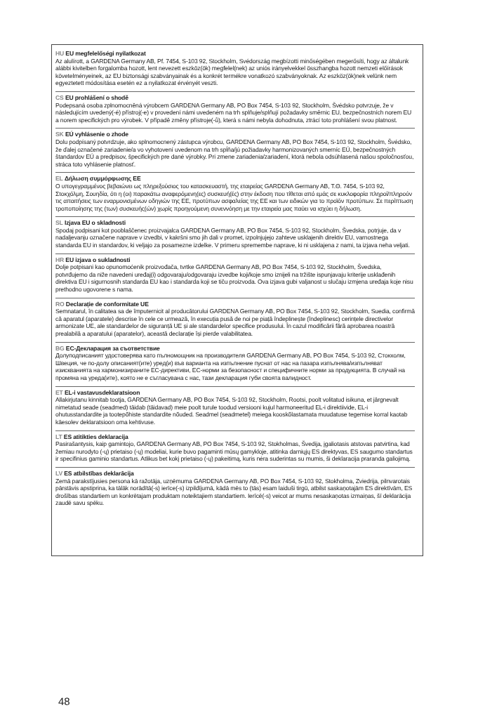HU EU megfelelőségi nyilatkozat
Az alulírott, a GARDENA Germany AB, Pf. 7454, S-103 92, Stockholm, Svédország megbízotti minőségében megerősíti, hogy az általunk alábbi kivitelben forgalomba hozott, lent nevezett eszköz(ök) megfelel(nek) az uniós irányelvekkel összhangba hozott nemzeti előírások követelményeinek, az EU biztonsági szabványainak és a konkrét termékre vonatkozó szabványoknak. Az eszköz(ök)nek velünk nem egyeztetett módosítása esetén ez a nyilatkozat érvényét veszti.
CS EU prohlášení o shodě
Podepsaná osoba zplnomocněná výrobcem GARDENA Germany AB, PO Box 7454, S-103 92, Stockholm, Švédsko potvrzuje, že v následujícím uvedený(-é) přístroj(-e) v provedení námi uvedeném na trh splňuje/splňují požadavky směrnic EU, bezpečnostních norem EU a norem specifických pro výrobek. V případě změny přístroje(-ů), která s námi nebyla dohodnuta, ztrácí toto prohlášení svou platnost.
SK EÚ vyhlásenie o zhode
Dolu podpísaný potvrdzuje, ako splnomocnený zástupca výrobcu, GARDENA Germany AB, PO Box 7454, S-103 92, Stockholm, Švédsko, že ďalej označené zariadenie/a vo vyhotovení uvedenom na trh spĺňa/jú požiadavky harmonizovaných smerníc EÚ, bezpečnostných štandardov EÚ a predpisov, špecifických pre dané výrobky. Pri zmene zariadenia/zariadení, ktorá nebola odsúhlasená našou spoločnosťou, stráca toto vyhlásenie platnosť.
EL Δήλωση συμμόρφωσης ΕΕ
Ο υπογεγραμμένος βεβαιώνει ως πληρεξούσιος του κατασκευαστή, της εταιρείας GARDENA Germany AB, T.Θ. 7454, S-103 92, Στοκχόλμη, Σουηδία, ότι η (οι) παρακάτω αναφερόμενη(ες) συσκευή(ές) στην έκδοση που τίθεται από εμάς σε κυκλοφορία πληροί/πληρούν τις απαιτήσεις των εναρμονισμένων οδηγιών της ΕΕ, προτύπων ασφαλείας της ΕΕ και των ειδικών για το προϊόν προτύπων. Σε περίπτωση τροποποίησης της (των) συσκευής(ών) χωρίς προηγούμενη συνεννόηση με την εταιρεία μας παύει να ισχύει η δήλωση.
SL Izjava EU o skladnosti
Spodaj podpisani kot pooblaščenec proizvajalca GARDENA Germany AB, PO Box 7454, S-103 92, Stockholm, Švedska, potrjuje, da v nadaljevanju označene naprave v izvedbi, v kakršni smo jih dali v promet, izpolnjujejo zahteve usklajenih direktiv EU, varnostnega standarda EU in standardov, ki veljajo za posamezne izdelke. V primeru spremembe naprave, ki ni usklajena z nami, ta izjava neha veljati.
HR EU izjava o sukladnosti
Dolje potpisani kao opunomoćenik proizvođača, tvrtke GARDENA Germany AB, PO Box 7454, S-103 92, Stockholm, Švedska, potvrđujemo da niže navedeni uređaj(i) odgovaraju/odgovaraju izvedbe koji/koje smo iznijeli na tržište ispunjavaju kriterije usklađenih direktiva EU i sigurnosnih standarda EU kao i standarda koji se tiču proizvoda. Ova izjava gubi valjanost u slučaju izmjena uređaja koje nisu prethodno ugovorene s nama.
RO Declarație de conformitate UE
Semnatarul, în calitatea sa de împuternicit al producătorului GARDENA Germany AB, PO Box 7454, S-103 92, Stockholm, Suedia, confirmă că aparatul (aparatele) descrise în cele ce urmează, în execuția pusă de noi pe piață îndeplinește (îndeplinesc) cerințele directivelor armonizate UE, ale standardelor de siguranță UE și ale standardelor specifice produsului. În cazul modificării fără aprobarea noastră prealabilă a aparatului (aparatelor), această declarație își pierde valabilitatea.
BG ЕС-Декларация за съответствие
Долуподписаният удостоверява като пълномощник на производителя GARDENA Germany AB, PO Box 7454, S-103 92, Стокхолм, Швеция, че по-долу описаният(ите) уред(и) във варианта на изпълнение пуснат от нас на пазара изпълнява/изпълняват изискванията на хармонизираните ЕС-директиви, ЕС-норми за безопасност и специфичните норми за продукцията. В случай на промяна на уреда(ите), която не е съгласувана с нас, тази декларация губи своята валидност.
ET EL-i vastavusdeklaratsioon
Allakirjutanu kinnitab tootja, GARDENA Germany AB, PO Box 7454, S-103 92, Stockholm, Rootsi, poolt volitatud isikuna, et järgnevalt nimetatud seade (seadmed) täidab (täidavad) meie poolt turule toodud versiooni kujul harmoneeritud EL-i direktiivide, EL-i ohutusstandardite ja tootepõhiste standardite nõuded. Seadmel (seadmetel) meiega kooskõlastamata muudatuse tegemise korral kaotab käesolev deklaratsioon oma kehtivuse.
LT ES atitikties deklaracija
Pasirašantysis, kaip gamintojo, GARDENA Germany AB, PO Box 7454, S-103 92, Stokholmas, Švedija, įgaliotasis atstovas patvirtina, kad žemiau nurodyto (-ų) prietaiso (-ų) modeliai, kurie buvo pagaminti mūsų gamykloje, atitinka darniųjų ES direktyvas, ES saugumo standartus ir specifinius gaminio standartus. Atlikus bet kokį prietaiso (-ų) pakeitimą, kuris nėra suderintas su mumis, ši deklaracija praranda galiojimą.
LV ES atbilstības deklarācija
Zemā parakstījusies persona kā ražotāja, uzņēmuma GARDENA Germany AB, PO Box 7454, S-103 92, Stokholma, Zviedrija, pilnvarotais pārstāvis apstiprina, ka tālāk norādītā(-s) ierīce(-s) izpildījumā, kādā mēs to (tās) esam laiduši tirgū, atbilst saskaņotajām ES direktīvām, ES drošības standartiem un konkrētajam produktam noteiktajiem standartiem. Ierīcē(-s) veicot ar mums nesaskaņotas izmaiņas, šī deklarācija zaudē savu spēku.
48